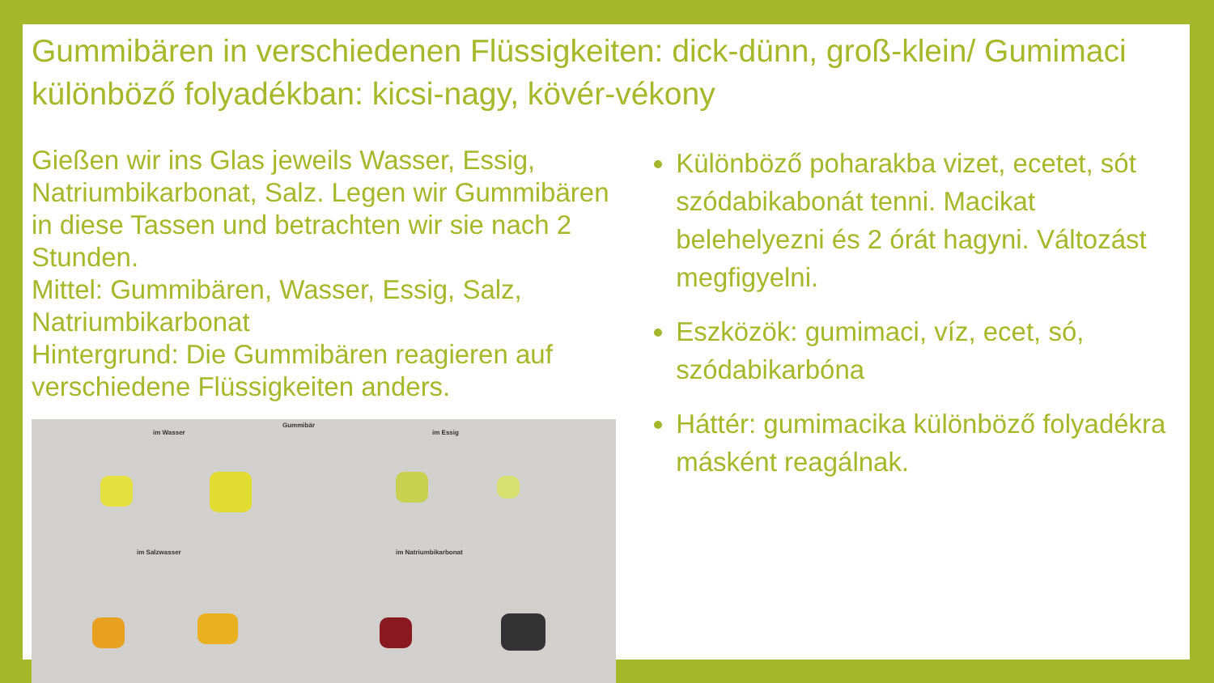Gummibären in verschiedenen Flüssigkeiten: dick-dünn, groß-klein/ Gumimaci különböző folyadékban: kicsi-nagy, kövér-vékony
Gießen wir ins Glas jeweils Wasser, Essig, Natriumbikarbonat, Salz. Legen wir Gummibären in diese Tassen und betrachten wir sie nach 2 Stunden.
Mittel: Gummibären, Wasser, Essig, Salz, Natriumbikarbonat
Hintergrund: Die Gummibären reagieren auf verschiedene Flüssigkeiten anders.
Gummibär
im Wasser im Essig
im Salzwasser im Natriumbikarbonat
Különböző poharakba vizet, ecetet, sót szódabikabonát tenni. Macikat belehelyezni és 2 órát hagyni. Változást megfigyelni.
Eszközök: gumimaci, víz, ecet, só, szódabikarbóna
Háttér: gumimacika különböző folyadékra másként reagálnak.